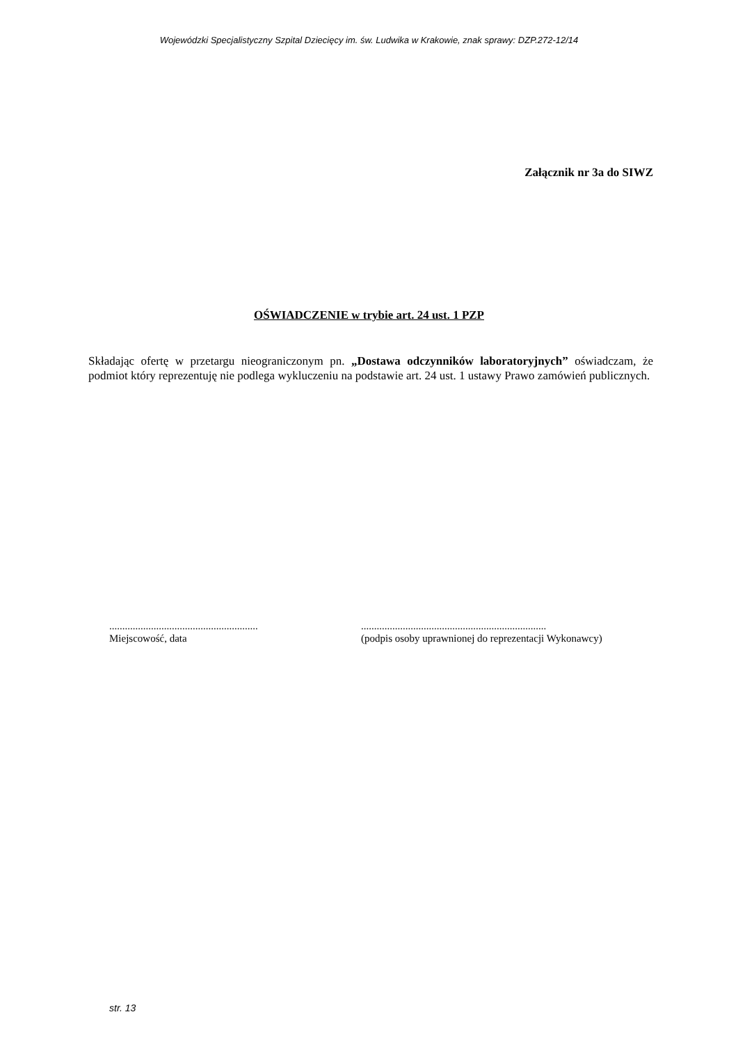Wojewódzki Specjalistyczny Szpital Dziecięcy im. św. Ludwika w Krakowie, znak sprawy: DZP.272-12/14
Załącznik nr 3a do SIWZ
OŚWIADCZENIE w trybie art. 24 ust. 1 PZP
Składając ofertę w przetargu nieograniczonym pn. „Dostawa odczynników laboratoryjnych” oświadczam, że podmiot który reprezentuję nie podlega wykluczeniu na podstawie art. 24 ust. 1 ustawy Prawo zamówień publicznych.
.........................................................
Miejscowość, data
.......................................................................
(podpis osoby uprawnionej do reprezentacji Wykonawcy)
str. 13